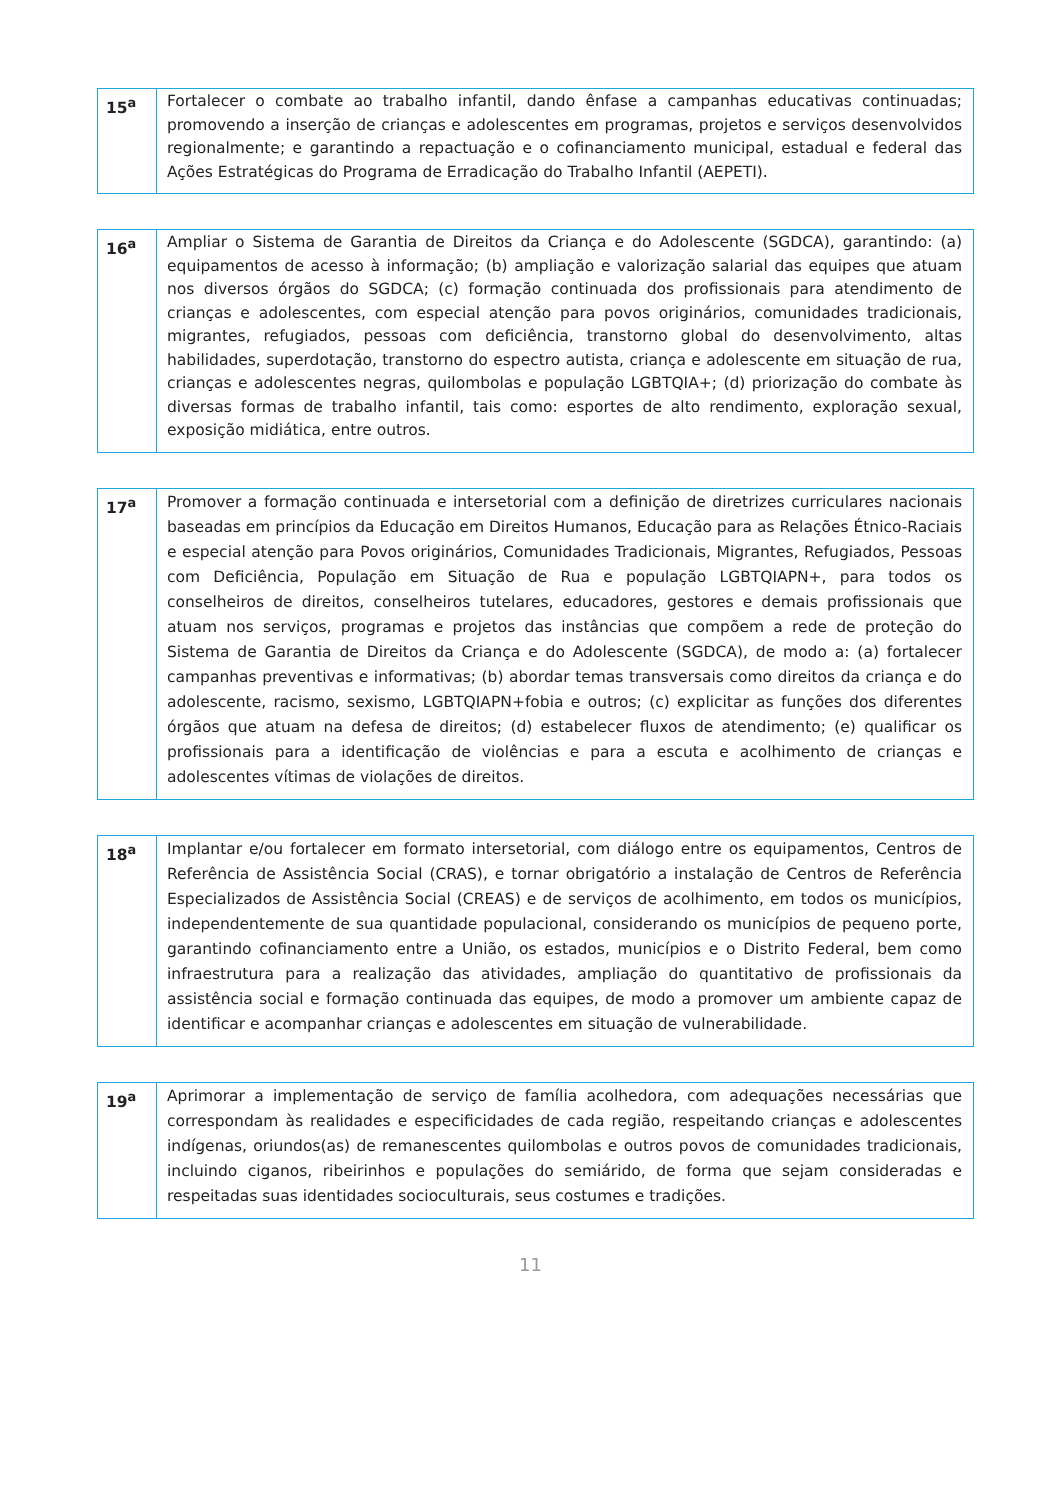| 15<sup>a</sup> | Fortalecer o combate ao trabalho infantil, dando ênfase a campanhas educativas continuadas; promovendo a inserção de crianças e adolescentes em programas, projetos e serviços desenvolvidos regionalmente; e garantindo a repactuação e o cofinanciamento municipal, estadual e federal das Ações Estratégicas do Programa de Erradicação do Trabalho Infantil (AEPETI). |
| 16<sup>a</sup> | Ampliar o Sistema de Garantia de Direitos da Criança e do Adolescente (SGDCA), garantindo: (a) equipamentos de acesso à informação; (b) ampliação e valorização salarial das equipes que atuam nos diversos órgãos do SGDCA; (c) formação continuada dos profissionais para atendimento de crianças e adolescentes, com especial atenção para povos originários, comunidades tradicionais, migrantes, refugiados, pessoas com deficiência, transtorno global do desenvolvimento, altas habilidades, superdotação, transtorno do espectro autista, criança e adolescente em situação de rua, crianças e adolescentes negras, quilombolas e população LGBTQIA+; (d) priorização do combate às diversas formas de trabalho infantil, tais como: esportes de alto rendimento, exploração sexual, exposição midiática, entre outros. |
| 17<sup>a</sup> | Promover a formação continuada e intersetorial com a definição de diretrizes curriculares nacionais baseadas em princípios da Educação em Direitos Humanos, Educação para as Relações Étnico-Raciais e especial atenção para Povos originários, Comunidades Tradicionais, Migrantes, Refugiados, Pessoas com Deficiência, População em Situação de Rua e população LGBTQIAPN+, para todos os conselheiros de direitos, conselheiros tutelares, educadores, gestores e demais profissionais que atuam nos serviços, programas e projetos das instâncias que compõem a rede de proteção do Sistema de Garantia de Direitos da Criança e do Adolescente (SGDCA), de modo a: (a) fortalecer campanhas preventivas e informativas; (b) abordar temas transversais como direitos da criança e do adolescente, racismo, sexismo, LGBTQIAPN+fobia e outros; (c) explicitar as funções dos diferentes órgãos que atuam na defesa de direitos; (d) estabelecer fluxos de atendimento; (e) qualificar os profissionais para a identificação de violências e para a escuta e acolhimento de crianças e adolescentes vítimas de violações de direitos. |
| 18<sup>a</sup> | Implantar e/ou fortalecer em formato intersetorial, com diálogo entre os equipamentos, Centros de Referência de Assistência Social (CRAS), e tornar obrigatório a instalação de Centros de Referência Especializados de Assistência Social (CREAS) e de serviços de acolhimento, em todos os municípios, independentemente de sua quantidade populacional, considerando os municípios de pequeno porte, garantindo cofinanciamento entre a União, os estados, municípios e o Distrito Federal, bem como infraestrutura para a realização das atividades, ampliação do quantitativo de profissionais da assistência social e formação continuada das equipes, de modo a promover um ambiente capaz de identificar e acompanhar crianças e adolescentes em situação de vulnerabilidade. |
| 19<sup>a</sup> | Aprimorar a implementação de serviço de família acolhedora, com adequações necessárias que correspondam às realidades e especificidades de cada região, respeitando crianças e adolescentes indígenas, oriundos(as) de remanescentes quilombolas e outros povos de comunidades tradicionais, incluindo ciganos, ribeirinhos e populações do semiárido, de forma que sejam consideradas e respeitadas suas identidades socioculturais, seus costumes e tradições. |
11